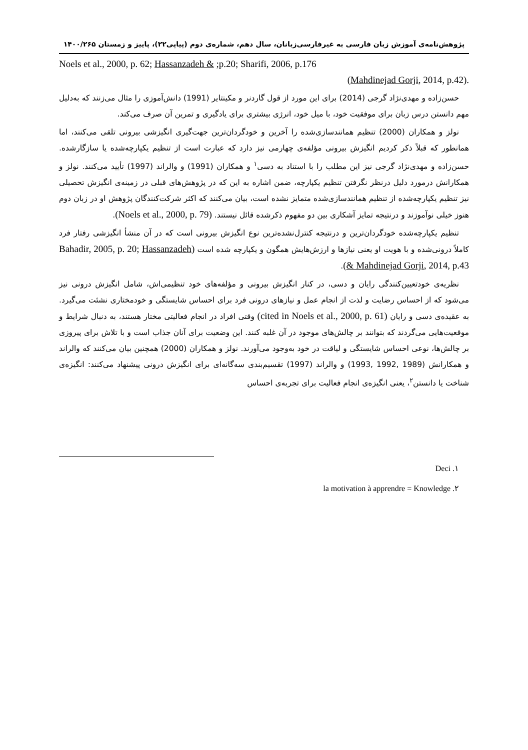پژوهش‌نامه‌ی آموزش زبان فارسی به غیرفارسی‌زبانان، سال دهم، شماره‌ی دوم (پیاپی۲۲)، پاییز و زمستان ۱۴۰۰/۲۶۵
Noels et al., 2000, p. 62; Hassanzadeh & ;p.20; Sharifi, 2006, p.176
(Mahdinejad Gorji, 2014, p.42).
حسن‌زاده و مهدی‌نژاد گرجی (2014) برای این مورد از قول گاردنر و مکینتایر (1991) دانش‌آموزی را مثال می‌زنند که به‌دلیل مهم دانستن درس زبان برای موفقیت خود، با میل خود، انرژی بیشتری برای یادگیری و تمرین آن صرف می‌کند.
نولز و همکاران (2000) تنظیم همانندسازی‌شده را آخرین و خودگردان‌ترین جهت‌گیری انگیزشی بیرونی تلقی می‌کنند، اما همانطور که قبلاً ذکر کردیم انگیزش بیرونی مؤلفه‌ی چهارمی نیز دارد که عبارت است از تنظیم یکپارچه‌شده یا سازگارشده. حسن‌زاده و مهدی‌نژاد گرجی نیز این مطلب را با استناد به دسی<sup>۱</sup> و همکاران (1991) و والراند (1997) تأیید می‌کنند. نولز و همکارانش درمورد دلیل درنظر نگرفتن تنظیم یکپارچه، ضمن اشاره به این که در پژوهش‌های قبلی در زمینه‌ی انگیزش تحصیلی نیز تنظیم یکپارچه‌شده از تنظیم همانندسازی‌شده متمایز نشده است، بیان می‌کنند که اکثر شرکت‌کنندگان پژوهش او در زبان دوم هنوز خیلی نوآموزند و درنتیجه تمایز آشکاری بین دو مفهوم ذکرشده قائل نیستند. (Noels et al., 2000, p. 79).
تنظیم یکپارچه‌شده خودگردان‌ترین و درنتیجه کنترل‌نشده‌ترین نوع انگیزش بیرونی است که در آن منشأ انگیزشی رفتار فرد کاملاً درونی‌شده و با هویت او یعنی نیازها و ارزش‌هایش همگون و یکپارچه شده است (Bahadir, 2005, p. 20; Hassanzadeh & Mahdinejad Gorji, 2014, p.43).
نظریه‌ی خودتعیین‌کنندگی رایان و دسی، در کنار انگیزش بیرونی و مؤلفه‌های خود تنظیمی‌اش، شامل انگیزش درونی نیز می‌شود که از احساس رضایت و لذت از انجام عمل و نیازهای درونی فرد برای احساس شایستگی و خودمختاری نشئت می‌گیرد. به عقیده‌ی دسی و رایان (cited in Noels et al., 2000, p. 61) وقتی افراد در انجام فعالیتی مختار هستند، به دنبال شرایط و موقعیت‌هایی می‌گردند که بتوانند بر چالش‌های موجود در آن غلبه کنند. این وضعیت برای آنان جذاب است و با تلاش برای پیروزی بر چالش‌ها، نوعی احساس شایستگی و لیاقت در خود به‌وجود می‌آورند. نولز و همکاران (2000) همچنین بیان می‌کنند که والراند و همکارانش (1989 ,1992 ,1993) و والراند (1997) تقسیم‌بندی سه‌گانه‌ای برای انگیزش درونی پیشنهاد می‌کنند: انگیزه‌ی شناخت یا دانستن<sup>۲</sup>، یعنی انگیزه‌ی انجام فعالیت برای تجربه‌ی احساس
۱. Deci
۲. la motivation à apprendre = Knowledge